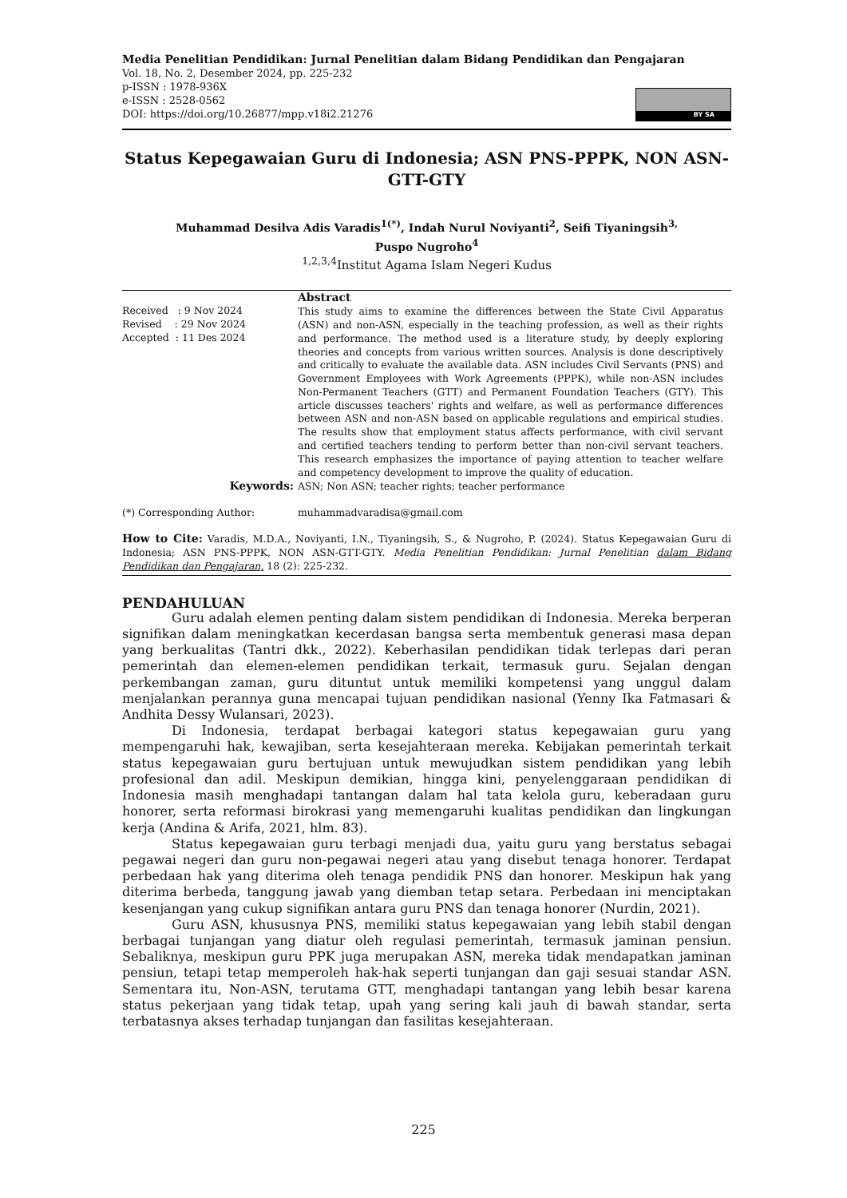Media Penelitian Pendidikan: Jurnal Penelitian dalam Bidang Pendidikan dan Pengajaran
Vol. 18, No. 2, Desember 2024, pp. 225-232
p-ISSN : 1978-936X
e-ISSN : 2528-0562
DOI: https://doi.org/10.26877/mpp.v18i2.21276
BY SA
Status Kepegawaian Guru di Indonesia; ASN PNS-PPPK, NON ASN-GTT-GTY
Muhammad Desilva Adis Varadis<sup>1(*)</sup>, Indah Nurul Noviyanti<sup>2</sup>, Seifi Tiyaningsih<sup>3,</sup>
Puspo Nugroho<sup>4</sup>
<sup>1,2,3,4</sup>Institut Agama Islam Negeri Kudus
Received : 9 Nov 2024
Revised : 29 Nov 2024
Accepted : 11 Des 2024
Abstract
This study aims to examine the differences between the State Civil Apparatus (ASN) and non-ASN, especially in the teaching profession, as well as their rights and performance. The method used is a literature study, by deeply exploring theories and concepts from various written sources. Analysis is done descriptively and critically to evaluate the available data. ASN includes Civil Servants (PNS) and Government Employees with Work Agreements (PPPK), while non-ASN includes Non-Permanent Teachers (GTT) and Permanent Foundation Teachers (GTY). This article discusses teachers' rights and welfare, as well as performance differences between ASN and non-ASN based on applicable regulations and empirical studies. The results show that employment status affects performance, with civil servant and certified teachers tending to perform better than non-civil servant teachers. This research emphasizes the importance of paying attention to teacher welfare and competency development to improve the quality of education.
Keywords: ASN; Non ASN; teacher rights; teacher performance
(*) Corresponding Author: muhammadvaradisa@gmail.com
How to Cite: Varadis, M.D.A., Noviyanti, I.N., Tiyaningsih, S., & Nugroho, P. (2024). Status Kepegawaian Guru di Indonesia; ASN PNS-PPPK, NON ASN-GTT-GTY. Media Penelitian Pendidikan: Jurnal Penelitian dalam Bidang Pendidikan dan Pengajaran, 18 (2): 225-232.
PENDAHULUAN
Guru adalah elemen penting dalam sistem pendidikan di Indonesia. Mereka berperan signifikan dalam meningkatkan kecerdasan bangsa serta membentuk generasi masa depan yang berkualitas (Tantri dkk., 2022). Keberhasilan pendidikan tidak terlepas dari peran pemerintah dan elemen-elemen pendidikan terkait, termasuk guru. Sejalan dengan perkembangan zaman, guru dituntut untuk memiliki kompetensi yang unggul dalam menjalankan perannya guna mencapai tujuan pendidikan nasional (Yenny Ika Fatmasari & Andhita Dessy Wulansari, 2023).
Di Indonesia, terdapat berbagai kategori status kepegawaian guru yang mempengaruhi hak, kewajiban, serta kesejahteraan mereka. Kebijakan pemerintah terkait status kepegawaian guru bertujuan untuk mewujudkan sistem pendidikan yang lebih profesional dan adil. Meskipun demikian, hingga kini, penyelenggaraan pendidikan di Indonesia masih menghadapi tantangan dalam hal tata kelola guru, keberadaan guru honorer, serta reformasi birokrasi yang memengaruhi kualitas pendidikan dan lingkungan kerja (Andina & Arifa, 2021, hlm. 83).
Status kepegawaian guru terbagi menjadi dua, yaitu guru yang berstatus sebagai pegawai negeri dan guru non-pegawai negeri atau yang disebut tenaga honorer. Terdapat perbedaan hak yang diterima oleh tenaga pendidik PNS dan honorer. Meskipun hak yang diterima berbeda, tanggung jawab yang diemban tetap setara. Perbedaan ini menciptakan kesenjangan yang cukup signifikan antara guru PNS dan tenaga honorer (Nurdin, 2021).
Guru ASN, khususnya PNS, memiliki status kepegawaian yang lebih stabil dengan berbagai tunjangan yang diatur oleh regulasi pemerintah, termasuk jaminan pensiun. Sebaliknya, meskipun guru PPK juga merupakan ASN, mereka tidak mendapatkan jaminan pensiun, tetapi tetap memperoleh hak-hak seperti tunjangan dan gaji sesuai standar ASN. Sementara itu, Non-ASN, terutama GTT, menghadapi tantangan yang lebih besar karena status pekerjaan yang tidak tetap, upah yang sering kali jauh di bawah standar, serta terbatasnya akses terhadap tunjangan dan fasilitas kesejahteraan.
225